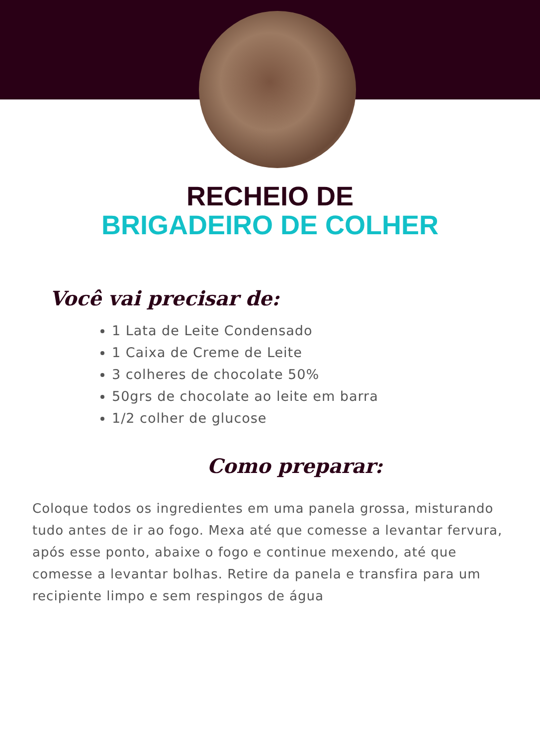RECHEIO DE
BRIGADEIRO DE COLHER
Você vai precisar de:
1 Lata de Leite Condensado
1 Caixa de Creme de Leite
3 colheres de chocolate 50%
50grs de chocolate ao leite em barra
1/2 colher de glucose
Como preparar:
Coloque todos os ingredientes em uma panela grossa, misturando tudo antes de ir ao fogo. Mexa até que comesse a levantar fervura, após esse ponto, abaixe o fogo e continue mexendo, até que comesse a levantar bolhas. Retire da panela e transfira para um recipiente limpo e sem respingos de água